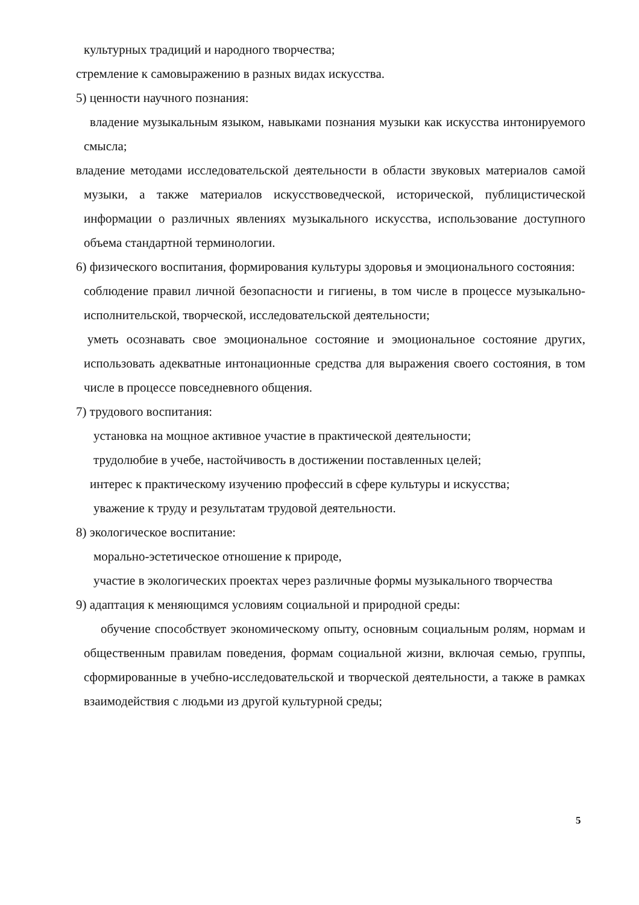культурных традиций и народного творчества;
стремление к самовыражению в разных видах искусства.
5) ценности научного познания:
владение музыкальным языком, навыками познания музыки как искусства интонируемого смысла;
владение методами исследовательской деятельности в области звуковых материалов самой музыки, а также материалов искусствоведческой, исторической, публицистической информации о различных явлениях музыкального искусства, использование доступного объема стандартной терминологии.
6) физического воспитания, формирования культуры здоровья и эмоционального состояния:
соблюдение правил личной безопасности и гигиены, в том числе в процессе музыкально-исполнительской, творческой, исследовательской деятельности;
уметь осознавать свое эмоциональное состояние и эмоциональное состояние других, использовать адекватные интонационные средства для выражения своего состояния, в том числе в процессе повседневного общения.
7) трудового воспитания:
установка на мощное активное участие в практической деятельности;
трудолюбие в учебе, настойчивость в достижении поставленных целей;
интерес к практическому изучению профессий в сфере культуры и искусства;
уважение к труду и результатам трудовой деятельности.
8) экологическое воспитание:
морально-эстетическое отношение к природе,
участие в экологических проектах через различные формы музыкального творчества
9) адаптация к меняющимся условиям социальной и природной среды:
обучение способствует экономическому опыту, основным социальным ролям, нормам и общественным правилам поведения, формам социальной жизни, включая семью, группы, сформированные в учебно-исследовательской и творческой деятельности, а также в рамках взаимодействия с людьми из другой культурной среды;
5